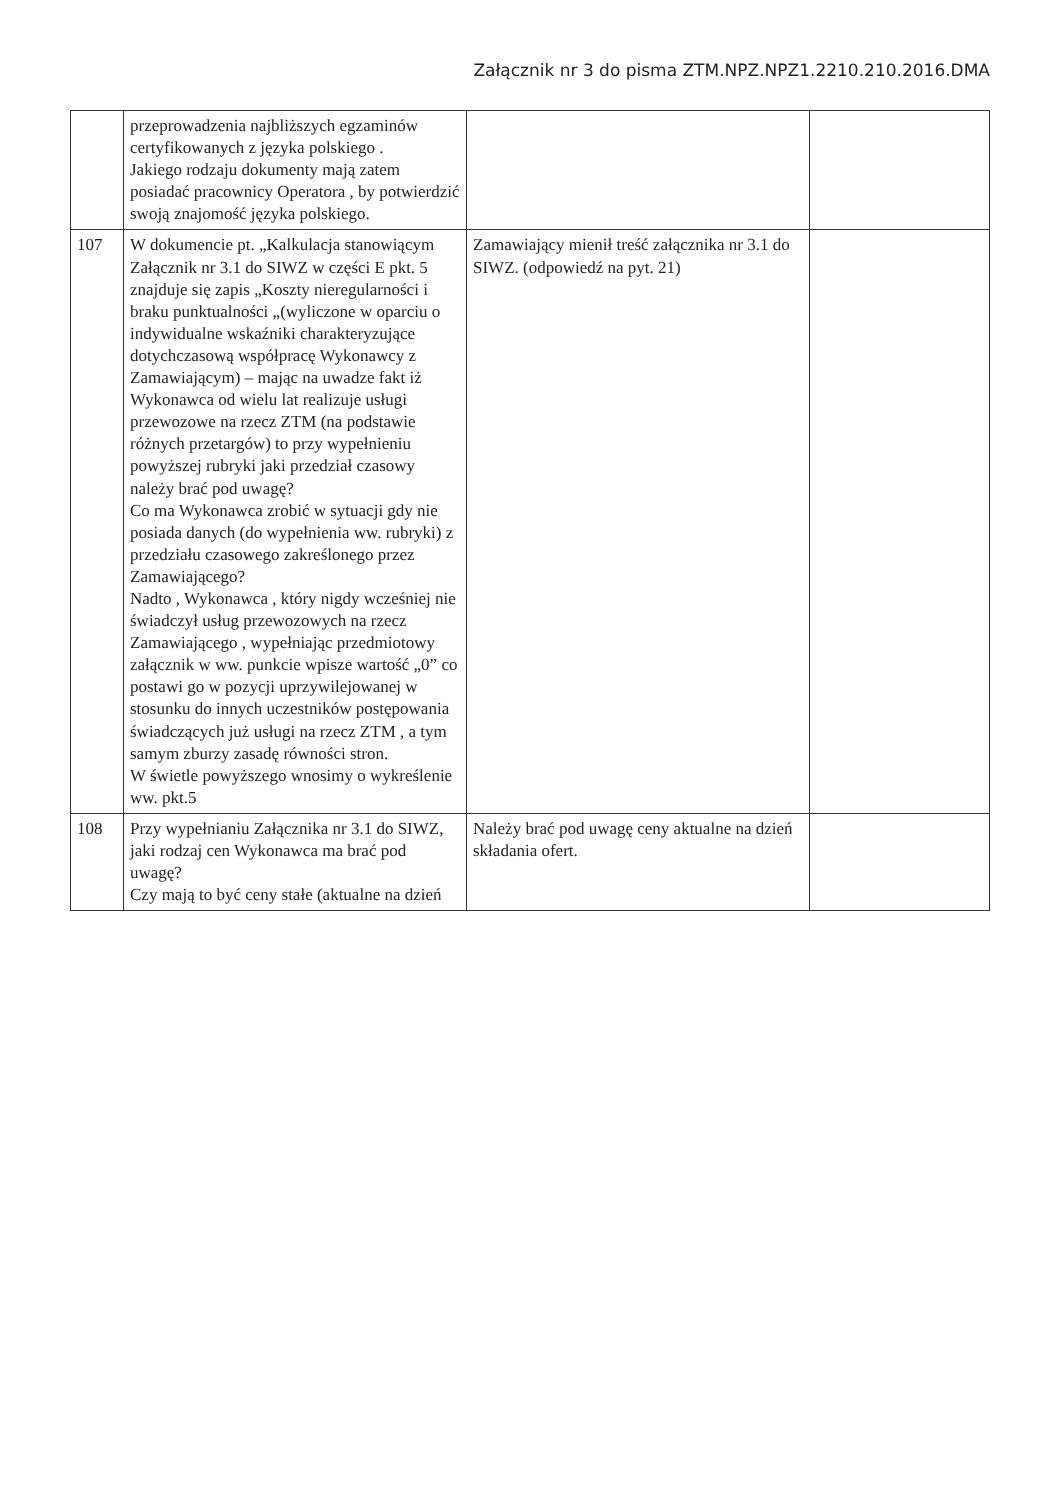Załącznik nr 3 do pisma ZTM.NPZ.NPZ1.2210.210.2016.DMA
| | przeprowadzenia najbliższych egzaminów certyfikowanych z języka polskiego . Jakiego rodzaju dokumenty mają zatem posiadać pracownicy Operatora , by potwierdzić swoją znajomość języka polskiego. | | |
| 107 | W dokumencie pt. „Kalkulacja stanowiącym Załącznik nr 3.1 do SIWZ w części E pkt. 5 znajduje się zapis „Koszty nieregularności i braku punktualności „(wyliczone w oparciu o indywidualne wskaźniki charakteryzujące dotychczasową współpracę Wykonawcy z Zamawiającym) – mając na uwadze fakt iż Wykonawca od wielu lat realizuje usługi przewozowe na rzecz ZTM (na podstawie różnych przetargów) to przy wypełnieniu powyższej rubryki jaki przedział czasowy należy brać pod uwagę? Co ma Wykonawca zrobić w sytuacji gdy nie posiada danych (do wypełnienia ww. rubryki) z przedziału czasowego zakreślonego przez Zamawiającego? Nadto , Wykonawca , który nigdy wcześniej nie świadczył usług przewozowych na rzecz Zamawiającego , wypełniając przedmiotowy załącznik w ww. punkcie wpisze wartość „0” co postawi go w pozycji uprzywilejowanej w stosunku do innych uczestników postępowania świadczących już usługi na rzecz ZTM , a tym samym zburzy zasadę równości stron. W świetle powyższego wnosimy o wykreślenie ww. pkt.5 | Zamawiający mienił treść załącznika nr 3.1 do SIWZ. (odpowiedź na pyt. 21) | |
| 108 | Przy wypełnianiu Załącznika nr 3.1 do SIWZ, jaki rodzaj cen Wykonawca ma brać pod uwagę? Czy mają to być ceny stałe (aktualne na dzień | Należy brać pod uwagę ceny aktualne na dzień składania ofert. | |